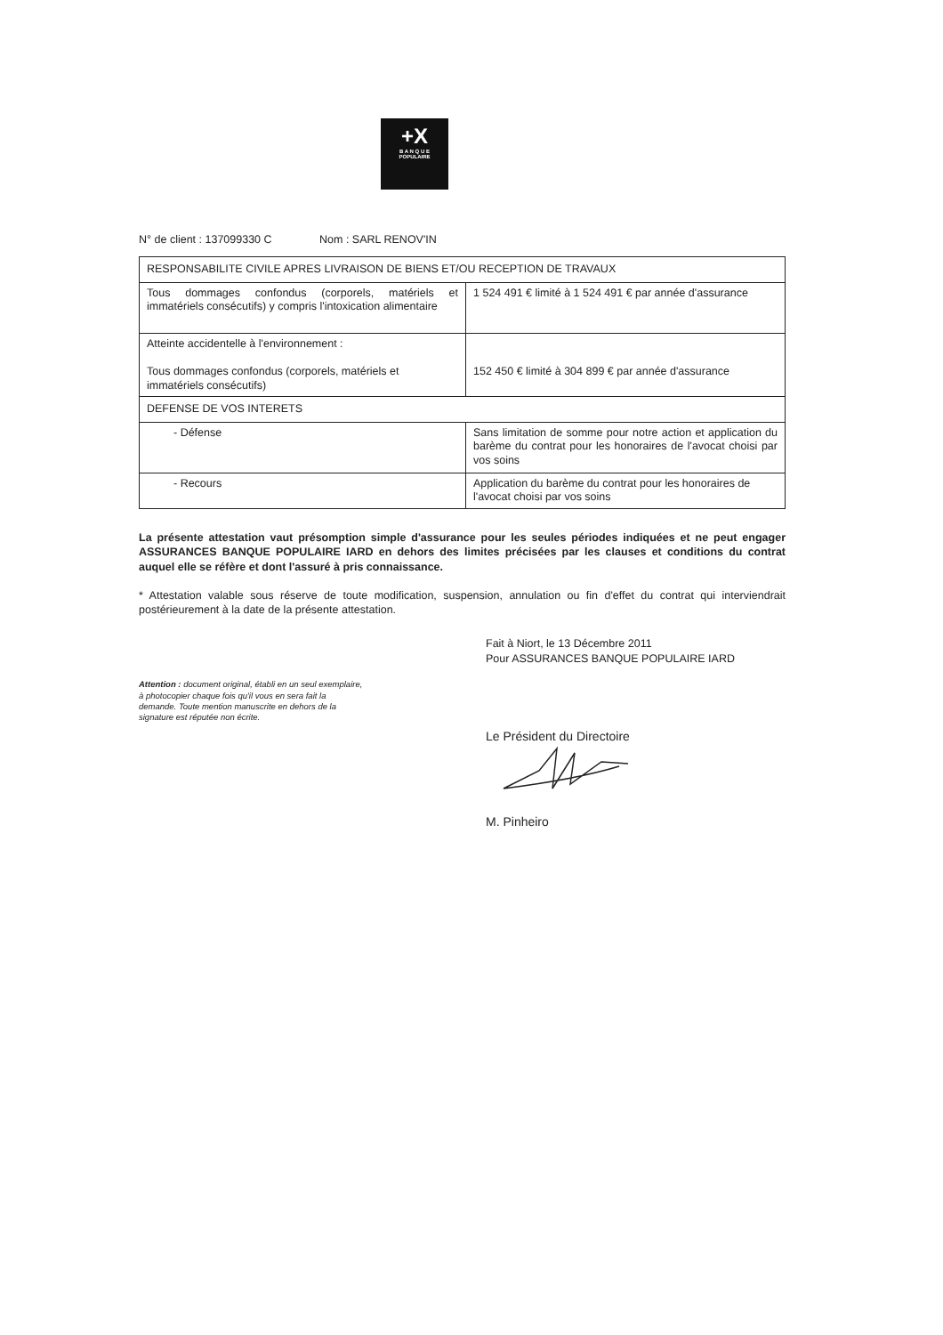+X
B A N Q U E
POPULAIRE
N° de client : 137099330 C Nom : SARL RENOV'IN
| RESPONSABILITE CIVILE APRES LIVRAISON DE BIENS ET/OU RECEPTION DE TRAVAUX | |
| Tous dommages confondus (corporels, matériels et immatériels consécutifs) y compris l'intoxication alimentaire | 1 524 491 € limité à 1 524 491 € par année d'assurance |
| Atteinte accidentelle à l'environnement : Tous dommages confondus (corporels, matériels et immatériels consécutifs) | 152 450 € limité à 304 899 € par année d'assurance |
| DEFENSE DE VOS INTERETS | |
| - Défense | Sans limitation de somme pour notre action et application du barème du contrat pour les honoraires de l'avocat choisi par vos soins |
| - Recours | Application du barème du contrat pour les honoraires de l'avocat choisi par vos soins |
La présente attestation vaut présomption simple d'assurance pour les seules périodes indiquées et ne peut engager ASSURANCES BANQUE POPULAIRE IARD en dehors des limites précisées par les clauses et conditions du contrat auquel elle se réfère et dont l'assuré à pris connaissance.
* Attestation valable sous réserve de toute modification, suspension, annulation ou fin d'effet du contrat qui interviendrait postérieurement à la date de la présente attestation.
Attention : document original, établi en un seul exemplaire,
à photocopier chaque fois qu'il vous en sera fait la
demande. Toute mention manuscrite en dehors de la
signature est réputée non écrite.
Fait à Niort, le 13 Décembre 2011
Pour ASSURANCES BANQUE POPULAIRE IARD
Le Président du Directoire
M. Pinheiro